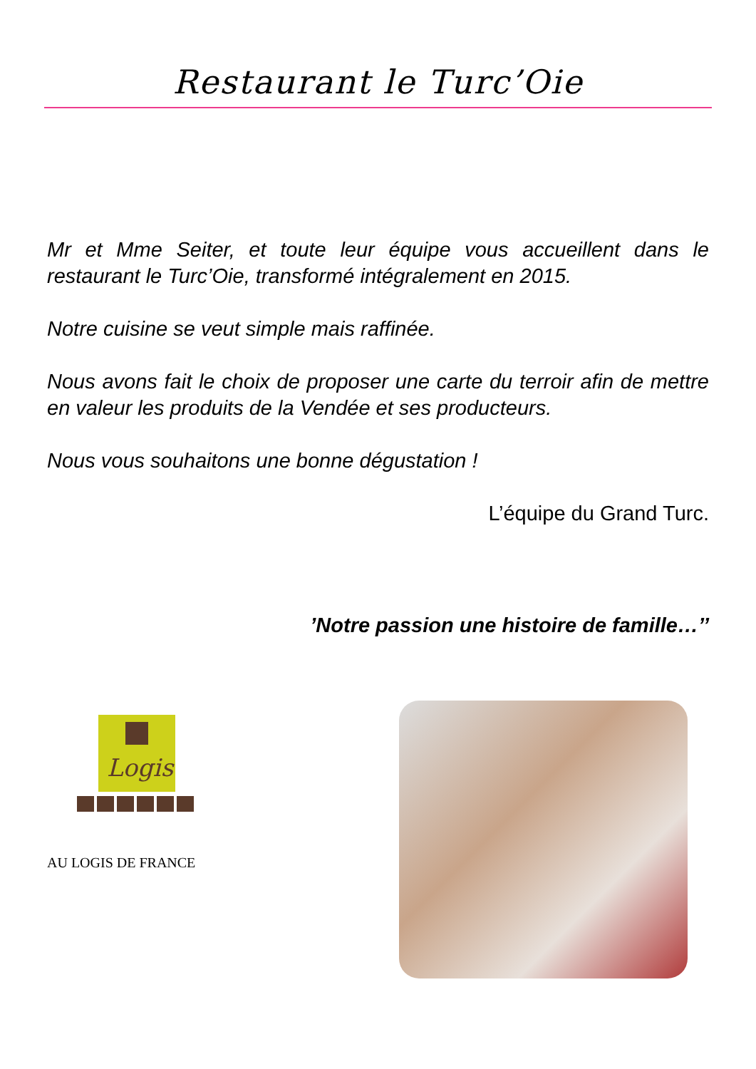Restaurant le Turc’Oie
Mr et Mme Seiter, et toute leur équipe vous accueillent dans le restaurant le Turc’Oie, transformé intégralement en 2015.
Notre cuisine se veut simple mais raffinée.
Nous avons fait le choix de proposer une carte du terroir afin de mettre en valeur les produits de la Vendée et ses producteurs.
Nous vous souhaitons une bonne dégustation !
L’équipe du Grand Turc.
’Notre passion une histoire de famille…’’
Logis
AU LOGIS DE FRANCE